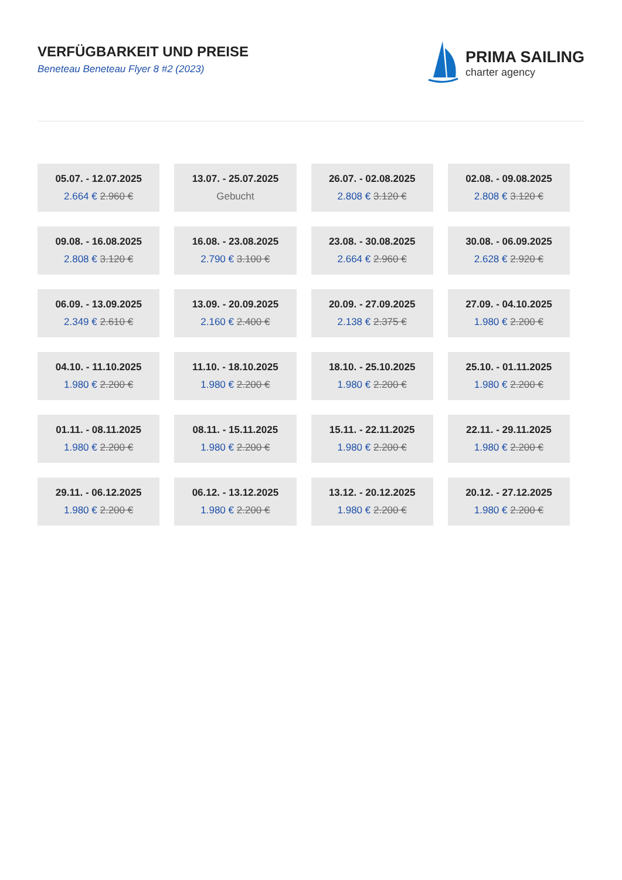VERFÜGBARKEIT UND PREISE
Beneteau Beneteau Flyer 8 #2 (2023)
PRIMA SAILING
charter agency
| 05.07. - 12.07.2025 2.664 € 2.960 € | 13.07. - 25.07.2025 Gebucht | 26.07. - 02.08.2025 2.808 € 3.120 € | 02.08. - 09.08.2025 2.808 € 3.120 € |
| 09.08. - 16.08.2025 2.808 € 3.120 € | 16.08. - 23.08.2025 2.790 € 3.100 € | 23.08. - 30.08.2025 2.664 € 2.960 € | 30.08. - 06.09.2025 2.628 € 2.920 € |
| 06.09. - 13.09.2025 2.349 € 2.610 € | 13.09. - 20.09.2025 2.160 € 2.400 € | 20.09. - 27.09.2025 2.138 € 2.375 € | 27.09. - 04.10.2025 1.980 € 2.200 € |
| 04.10. - 11.10.2025 1.980 € 2.200 € | 11.10. - 18.10.2025 1.980 € 2.200 € | 18.10. - 25.10.2025 1.980 € 2.200 € | 25.10. - 01.11.2025 1.980 € 2.200 € |
| 01.11. - 08.11.2025 1.980 € 2.200 € | 08.11. - 15.11.2025 1.980 € 2.200 € | 15.11. - 22.11.2025 1.980 € 2.200 € | 22.11. - 29.11.2025 1.980 € 2.200 € |
| 29.11. - 06.12.2025 1.980 € 2.200 € | 06.12. - 13.12.2025 1.980 € 2.200 € | 13.12. - 20.12.2025 1.980 € 2.200 € | 20.12. - 27.12.2025 1.980 € 2.200 € |